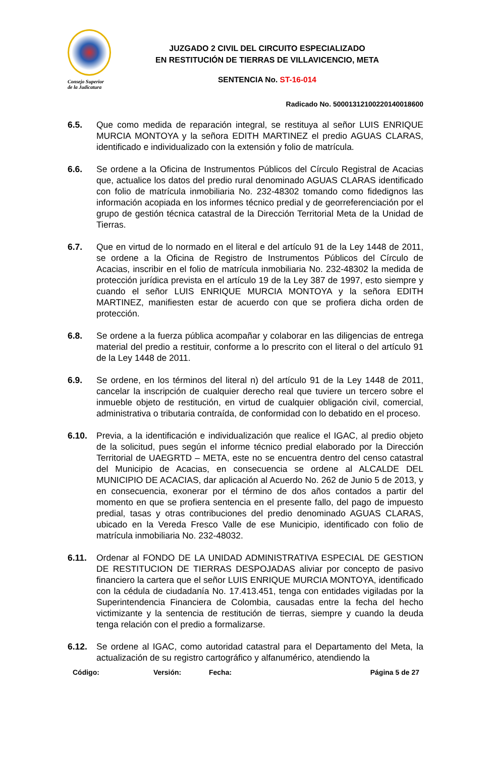Consejo Superior
de la Judicatura
JUZGADO 2 CIVIL DEL CIRCUITO ESPECIALIZADO
EN RESTITUCIÓN DE TIERRAS DE VILLAVICENCIO, META
SENTENCIA No. ST-16-014
Radicado No. 50001312100220140018600
6.5. Que como medida de reparación integral, se restituya al señor LUIS ENRIQUE MURCIA MONTOYA y la señora EDITH MARTINEZ el predio AGUAS CLARAS, identificado e individualizado con la extensión y folio de matrícula.
6.6. Se ordene a la Oficina de Instrumentos Públicos del Círculo Registral de Acacias que, actualice los datos del predio rural denominado AGUAS CLARAS identificado con folio de matrícula inmobiliaria No. 232-48302 tomando como fidedignos las información acopiada en los informes técnico predial y de georreferenciación por el grupo de gestión técnica catastral de la Dirección Territorial Meta de la Unidad de Tierras.
6.7. Que en virtud de lo normado en el literal e del artículo 91 de la Ley 1448 de 2011, se ordene a la Oficina de Registro de Instrumentos Públicos del Círculo de Acacias, inscribir en el folio de matrícula inmobiliaria No. 232-48302 la medida de protección jurídica prevista en el artículo 19 de la Ley 387 de 1997, esto siempre y cuando el señor LUIS ENRIQUE MURCIA MONTOYA y la señora EDITH MARTINEZ, manifiesten estar de acuerdo con que se profiera dicha orden de protección.
6.8. Se ordene a la fuerza pública acompañar y colaborar en las diligencias de entrega material del predio a restituir, conforme a lo prescrito con el literal o del artículo 91 de la Ley 1448 de 2011.
6.9. Se ordene, en los términos del literal n) del artículo 91 de la Ley 1448 de 2011, cancelar la inscripción de cualquier derecho real que tuviere un tercero sobre el inmueble objeto de restitución, en virtud de cualquier obligación civil, comercial, administrativa o tributaria contraída, de conformidad con lo debatido en el proceso.
6.10. Previa, a la identificación e individualización que realice el IGAC, al predio objeto de la solicitud, pues según el informe técnico predial elaborado por la Dirección Territorial de UAEGRTD – META, este no se encuentra dentro del censo catastral del Municipio de Acacias, en consecuencia se ordene al ALCALDE DEL MUNICIPIO DE ACACIAS, dar aplicación al Acuerdo No. 262 de Junio 5 de 2013, y en consecuencia, exonerar por el término de dos años contados a partir del momento en que se profiera sentencia en el presente fallo, del pago de impuesto predial, tasas y otras contribuciones del predio denominado AGUAS CLARAS, ubicado en la Vereda Fresco Valle de ese Municipio, identificado con folio de matrícula inmobiliaria No. 232-48032.
6.11. Ordenar al FONDO DE LA UNIDAD ADMINISTRATIVA ESPECIAL DE GESTION DE RESTITUCION DE TIERRAS DESPOJADAS aliviar por concepto de pasivo financiero la cartera que el señor LUIS ENRIQUE MURCIA MONTOYA, identificado con la cédula de ciudadanía No. 17.413.451, tenga con entidades vigiladas por la Superintendencia Financiera de Colombia, causadas entre la fecha del hecho victimizante y la sentencia de restitución de tierras, siempre y cuando la deuda tenga relación con el predio a formalizarse.
6.12. Se ordene al IGAC, como autoridad catastral para el Departamento del Meta, la actualización de su registro cartográfico y alfanumérico, atendiendo la
Código: Versión: Fecha: Página 5 de 27